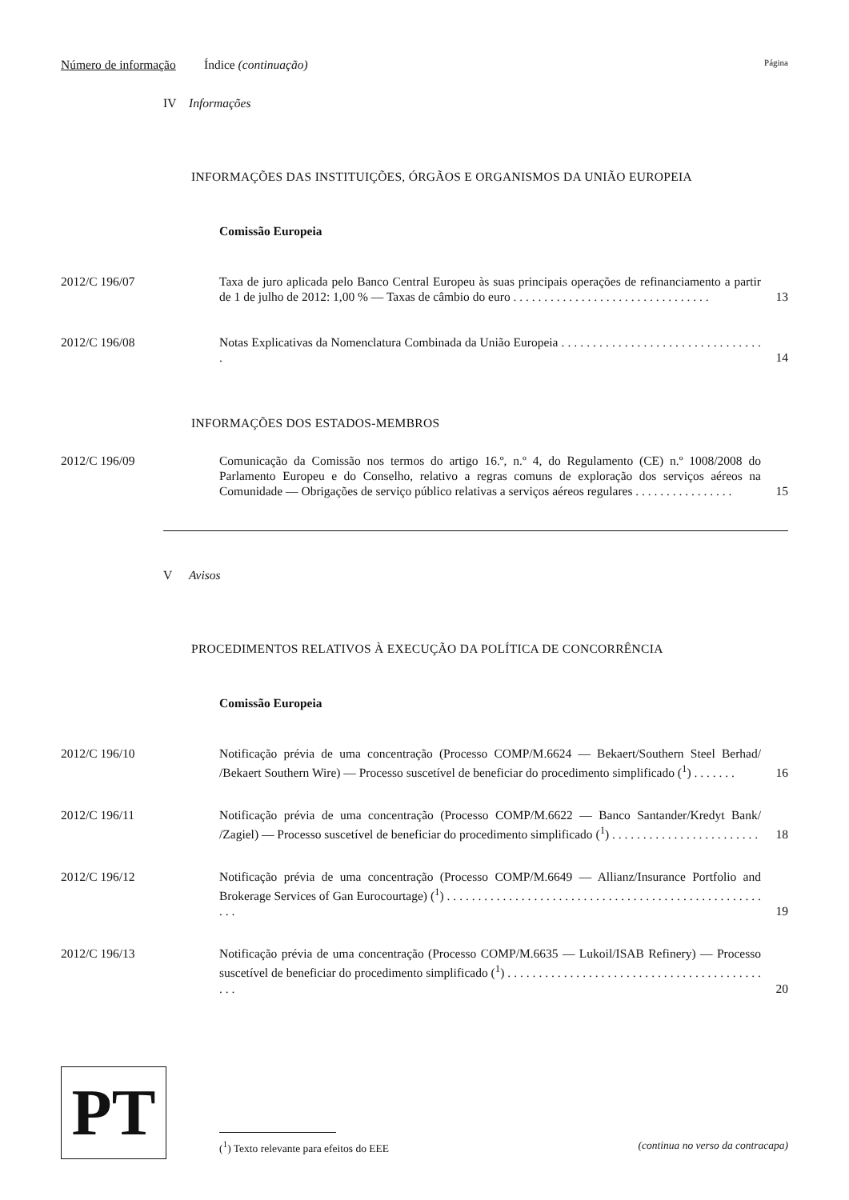Número de informação Índice (continuação) Página
IV Informações
INFORMAÇÕES DAS INSTITUIÇÕES, ÓRGÃOS E ORGANISMOS DA UNIÃO EUROPEIA
Comissão Europeia
2012/C 196/07 Taxa de juro aplicada pelo Banco Central Europeu às suas principais operações de refinanciamento a partir de 1 de julho de 2012: 1,00 % — Taxas de câmbio do euro . . . . . . . . . . . . . . . . . . . . . . . . . . . . . . . .
13
2012/C 196/08 Notas Explicativas da Nomenclatura Combinada da União Europeia . . . . . . . . . . . . . . . . . . . . . . . . . . . . . . . . .
14
INFORMAÇÕES DOS ESTADOS-MEMBROS
2012/C 196/09 Comunicação da Comissão nos termos do artigo 16.º, n.º 4, do Regulamento (CE) n.º 1008/2008 do Parlamento Europeu e do Conselho, relativo a regras comuns de exploração dos serviços aéreos na Comunidade — Obrigações de serviço público relativas a serviços aéreos regulares . . . . . . . . . . . . . . . .
15
V Avisos
PROCEDIMENTOS RELATIVOS À EXECUÇÃO DA POLÍTICA DE CONCORRÊNCIA
Comissão Europeia
2012/C 196/10 Notificação prévia de uma concentração (Processo COMP/M.6624 — Bekaert/Southern Steel Berhad/ /Bekaert Southern Wire) — Processo suscetível de beneficiar do procedimento simplificado (<sup>1</sup>) . . . . . . .
16
2012/C 196/11 Notificação prévia de uma concentração (Processo COMP/M.6622 — Banco Santander/Kredyt Bank/ /Zagiel) — Processo suscetível de beneficiar do procedimento simplificado (<sup>1</sup>) . . . . . . . . . . . . . . . . . . . . . . . .
18
2012/C 196/12 Notificação prévia de uma concentração (Processo COMP/M.6649 — Allianz/Insurance Portfolio and Brokerage Services of Gan Eurocourtage) (<sup>1</sup>) . . . . . . . . . . . . . . . . . . . . . . . . . . . . . . . . . . . . . . . . . . . . . . . . . . . . . .
19
2012/C 196/13 Notificação prévia de uma concentração (Processo COMP/M.6635 — Lukoil/ISAB Refinery) — Processo suscetível de beneficiar do procedimento simplificado (<sup>1</sup>) . . . . . . . . . . . . . . . . . . . . . . . . . . . . . . . . . . . . . . . . . . . .
20
PT
(<sup>1</sup>) Texto relevante para efeitos do EEE (continua no verso da contracapa)